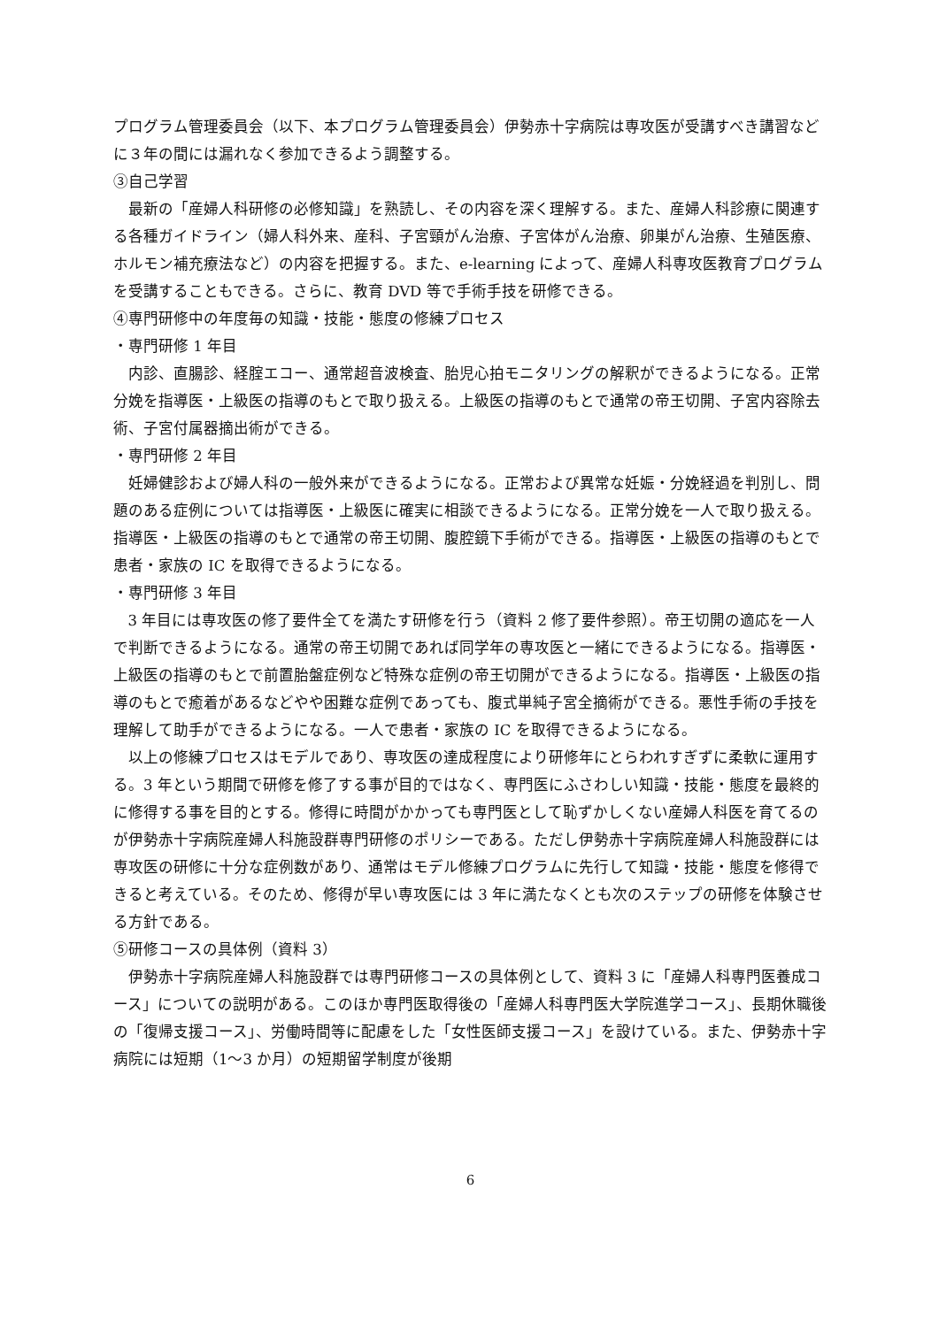プログラム管理委員会（以下、本プログラム管理委員会）伊勢赤十字病院は専攻医が受講すべき講習などに３年の間には漏れなく参加できるよう調整する。
③自己学習
最新の「産婦人科研修の必修知識」を熟読し、その内容を深く理解する。また、産婦人科診療に関連する各種ガイドライン（婦人科外来、産科、子宮頸がん治療、子宮体がん治療、卵巣がん治療、生殖医療、ホルモン補充療法など）の内容を把握する。また、e-learning によって、産婦人科専攻医教育プログラムを受講することもできる。さらに、教育 DVD 等で手術手技を研修できる。
④専門研修中の年度毎の知識・技能・態度の修練プロセス
・専門研修 1 年目
内診、直腸診、経腟エコー、通常超音波検査、胎児心拍モニタリングの解釈ができるようになる。正常分娩を指導医・上級医の指導のもとで取り扱える。上級医の指導のもとで通常の帝王切開、子宮内容除去術、子宮付属器摘出術ができる。
・専門研修 2 年目
妊婦健診および婦人科の一般外来ができるようになる。正常および異常な妊娠・分娩経過を判別し、問題のある症例については指導医・上級医に確実に相談できるようになる。正常分娩を一人で取り扱える。指導医・上級医の指導のもとで通常の帝王切開、腹腔鏡下手術ができる。指導医・上級医の指導のもとで患者・家族の IC を取得できるようになる。
・専門研修 3 年目
3 年目には専攻医の修了要件全てを満たす研修を行う（資料 2 修了要件参照）。帝王切開の適応を一人で判断できるようになる。通常の帝王切開であれば同学年の専攻医と一緒にできるようになる。指導医・上級医の指導のもとで前置胎盤症例など特殊な症例の帝王切開ができるようになる。指導医・上級医の指導のもとで癒着があるなどやや困難な症例であっても、腹式単純子宮全摘術ができる。悪性手術の手技を理解して助手ができるようになる。一人で患者・家族の IC を取得できるようになる。
以上の修練プロセスはモデルであり、専攻医の達成程度により研修年にとらわれすぎずに柔軟に運用する。3 年という期間で研修を修了する事が目的ではなく、専門医にふさわしい知識・技能・態度を最終的に修得する事を目的とする。修得に時間がかかっても専門医として恥ずかしくない産婦人科医を育てるのが伊勢赤十字病院産婦人科施設群専門研修のポリシーである。ただし伊勢赤十字病院産婦人科施設群には専攻医の研修に十分な症例数があり、通常はモデル修練プログラムに先行して知識・技能・態度を修得できると考えている。そのため、修得が早い専攻医には 3 年に満たなくとも次のステップの研修を体験させる方針である。
⑤研修コースの具体例（資料 3）
伊勢赤十字病院産婦人科施設群では専門研修コースの具体例として、資料 3 に「産婦人科専門医養成コース」についての説明がある。このほか専門医取得後の「産婦人科専門医大学院進学コース」、長期休職後の「復帰支援コース」、労働時間等に配慮をした「女性医師支援コース」を設けている。また、伊勢赤十字病院には短期（1〜3 か月）の短期留学制度が後期
6